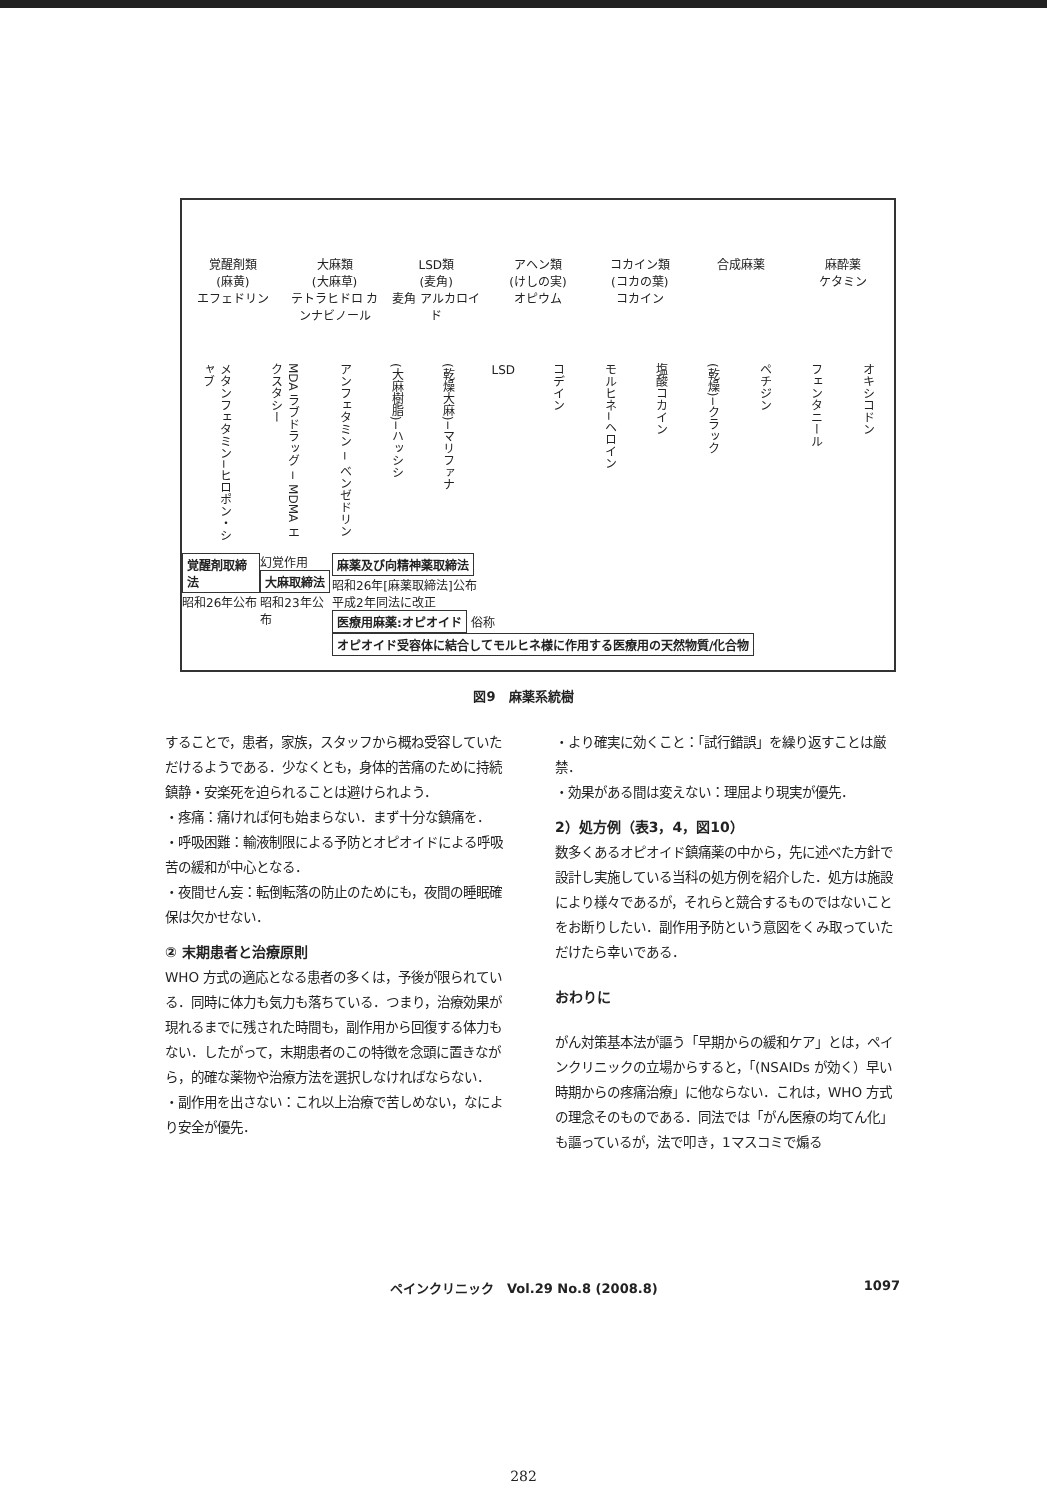覚醒剤類
(麻黄)
エフェドリン
大麻類
(大麻草)
テトラヒドロ カンナビノール
LSD類
(麦角)
麦角 アルカロイド
アヘン類
(けしの実)
オピウム
コカイン類
(コカの葉)
コカイン
合成麻薬 麻酔薬
ケタミン
メタンフェタミン−ヒロポン・シャブ
MDA ラブドラッグ − MDMA エクスタシー
アンフェタミン − ベンゼドリン
(大麻樹脂)−ハッシシ
(乾燥大麻)−マリファナ
LSD
コデイン
モルヒネ−ヘロイン
塩酸コカイン
(乾燥)−クラック
ペチジン
フェンタニール
オキシコドン
覚醒剤取締法
昭和26年公布
幻覚作用
大麻取締法
昭和23年公布
麻薬及び向精神薬取締法
昭和26年[麻薬取締法]公布
平成2年同法に改正
医療用麻薬:オピオイド 俗称 オピオイド受容体に結合してモルヒネ様に作用する医療用の天然物質/化合物
図9　麻薬系統樹
することで，患者，家族，スタッフから概ね受容していただけるようである．少なくとも，身体的苦痛のために持続鎮静・安楽死を迫られることは避けられよう．
・疼痛：痛ければ何も始まらない．まず十分な鎮痛を．
・呼吸困難：輸液制限による予防とオピオイドによる呼吸苦の緩和が中心となる．
・夜間せん妄：転倒転落の防止のためにも，夜間の睡眠確保は欠かせない．
② 末期患者と治療原則
WHO 方式の適応となる患者の多くは，予後が限られている．同時に体力も気力も落ちている．つまり，治療効果が現れるまでに残された時間も，副作用から回復する体力もない．したがって，末期患者のこの特徴を念頭に置きながら，的確な薬物や治療方法を選択しなければならない．
・副作用を出さない：これ以上治療で苦しめない，なにより安全が優先．
・より確実に効くこと：「試行錯誤」を繰り返すことは厳禁．
・効果がある間は変えない：理屈より現実が優先．
2）処方例（表3，4，図10）
数多くあるオピオイド鎮痛薬の中から，先に述べた方針で設計し実施している当科の処方例を紹介した．処方は施設により様々であるが，それらと競合するものではないことをお断りしたい．副作用予防という意図をくみ取っていただけたら幸いである．
おわりに
がん対策基本法が謳う「早期からの緩和ケア」とは，ペインクリニックの立場からすると，「(NSAIDs が効く）早い時期からの疼痛治療」に他ならない．これは，WHO 方式の理念そのものである．同法では「がん医療の均てん化」も謳っているが，法で叩き，1マスコミで煽る
ペインクリニック　Vol.29 No.8 (2008.8) 1097
282